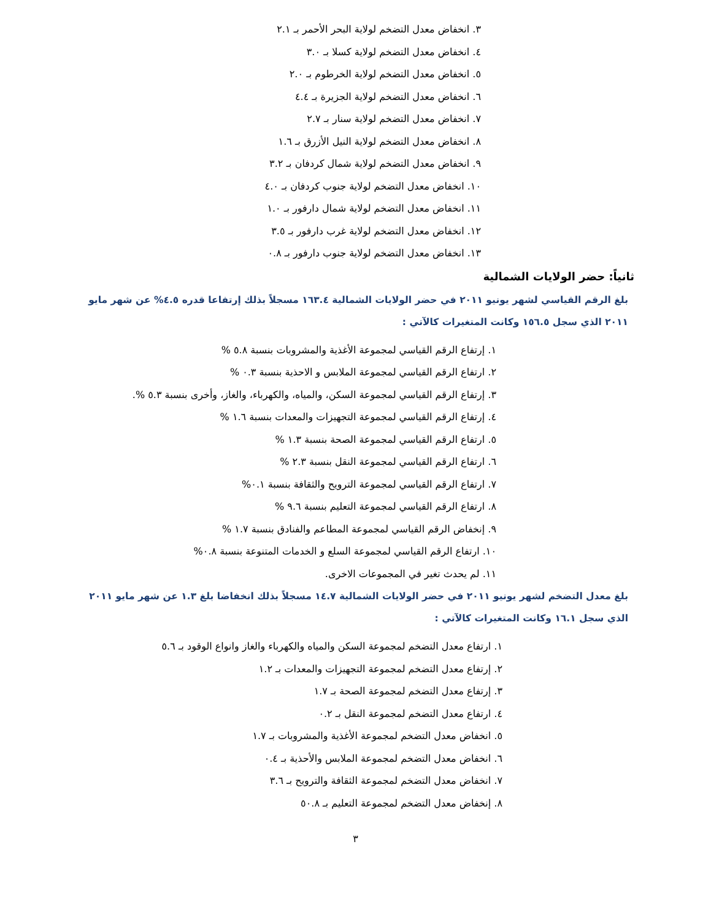٣. انخفاض معدل التضخم لولاية البحر الأحمر بـ ٢.١
٤. انخفاض معدل التضخم لولاية كسلا بـ ٣.٠
٥. انخفاض معدل التضخم لولاية الخرطوم بـ ٢.٠
٦. انخفاض معدل التضخم لولاية الجزيرة بـ ٤.٤
٧. انخفاض معدل التضخم لولاية سنار بـ ٢.٧
٨. انخفاض معدل التضخم لولاية النيل الأزرق بـ ١.٦
٩. انخفاض معدل التضخم لولاية شمال كردفان بـ ٣.٢
١٠. انخفاض معدل التضخم لولاية جنوب كردفان بـ ٤.٠
١١. انخفاض معدل التضخم لولاية شمال دارفور بـ ١.٠
١٢. انخفاض معدل التضخم لولاية غرب دارفور بـ ٣.٥
١٣. انخفاض معدل التضخم لولاية جنوب دارفور بـ ٠.٨
ثانياً: حضر الولايات الشمالية
بلغ الرقم القياسي لشهر يونيو ٢٠١١ في حضر الولايات الشمالية ١٦٣.٤ مسجلاً بذلك إرتفاعا قدره ٤.٥% عن شهر مايو ٢٠١١ الذي سجل ١٥٦.٥ وكانت المتغيرات كالآتي :
١. إرتفاع الرقم القياسي لمجموعة الأغذية والمشروبات بنسبة ٥.٨ %
٢. ارتفاع الرقم القياسي لمجموعة الملابس و الاحذية بنسبة ٠.٣ %
٣. إرتفاع الرقم القياسي لمجموعة السكن، والمياه، والكهرباء، والغاز، وأخرى بنسبة ٥.٣ %.
٤. إرتفاع الرقم القياسي لمجموعة التجهيزات والمعدات بنسبة ١.٦ %
٥. ارتفاع الرقم القياسي لمجموعة الصحة بنسبة ١.٣ %
٦. ارتفاع الرقم القياسي لمجموعة النقل بنسبة ٢.٣ %
٧. ارتفاع الرقم القياسي لمجموعة الترويح والثقافة بنسبة ٠.١%
٨. ارتفاع الرقم القياسي لمجموعة التعليم بنسبة ٩.٦ %
٩. إنخفاض الرقم القياسي لمجموعة المطاعم والفنادق بنسبة ١.٧ %
١٠. ارتفاع الرقم القياسي لمجموعة السلع و الخدمات المتنوعة بنسبة ٠.٨%
١١. لم يحدث تغير في المجموعات الاخرى.
بلغ معدل التضخم لشهر يونيو ٢٠١١ في حضر الولايات الشمالية ١٤.٧ مسجلاً بذلك انخفاضا بلغ ١.٣ عن شهر مايو ٢٠١١ الذي سجل ١٦.١ وكانت المتغيرات كالآتي :
١. ارتفاع معدل التضخم لمجموعة السكن والمياه والكهرباء والغاز وانواع الوقود بـ ٥.٦
٢. إرتفاع معدل التضخم لمجموعة التجهيزات والمعدات بـ ١.٢
٣. إرتفاع معدل التضخم لمجموعة الصحة بـ ١.٧
٤. ارتفاع معدل التضخم لمجموعة النقل بـ ٠.٢
٥. انخفاض معدل التضخم لمجموعة الأغذية والمشروبات بـ ١.٧
٦. انخفاض معدل التضخم لمجموعة الملابس والأحذية بـ ٠.٤
٧. انخفاض معدل التضخم لمجموعة الثقافة والترويح بـ ٣.٦
٨. إنخفاض معدل التضخم لمجموعة التعليم بـ ٥٠.٨
٣